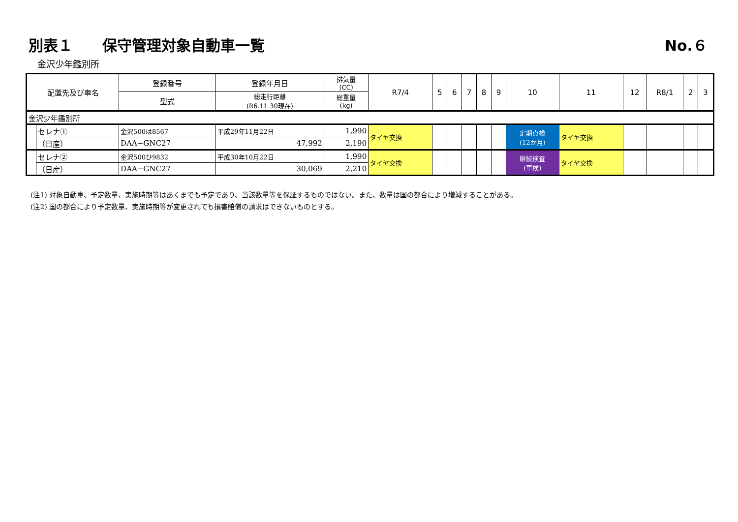別表１　　保守管理対象自動車一覧
No.６
金沢少年鑑別所
| 配置先及び車名 | | 登録番号 | 登録年月日 | 排気量 (CC) | R7/4 | 5 | 6 | 7 | 8 | 9 | 10 | 11 | 12 | R8/1 | 2 | 3 |
| --- | --- | --- | --- | --- | --- | --- | --- | --- | --- | --- | --- | --- | --- | --- | --- | --- |
| | | 型式 | 総走行距離 (R6.11.30現在) | 総重量 (kg) | | | | | | | | | | | | |
| 金沢少年鑑別所 | | | | | | | | | | | | | | | | |
| | セレナ① | 金沢500は8567 | 平成29年11月22日 | 1,990 | タイヤ交換 | | | | | | 定期点検 (12か月) | タイヤ交換 | | | | |
| | （日産） | DAA−GNC27 | 47,992 | 2,190 | | | | | | | | | | | | |
| | セレナ② | 金沢500ひ9832 | 平成30年10月22日 | 1,990 | タイヤ交換 | | | | | | 継続検査 (車検) | タイヤ交換 | | | | |
| | （日産） | DAA−GNC27 | 30,069 | 2,210 | | | | | | | | | | | | |
(注1) 対象自動車、予定数量、実施時期等はあくまでも予定であり、当該数量等を保証するものではない。また、数量は国の都合により増減することがある。
(注2) 国の都合により予定数量、実施時期等が変更されても損害賠償の請求はできないものとする。